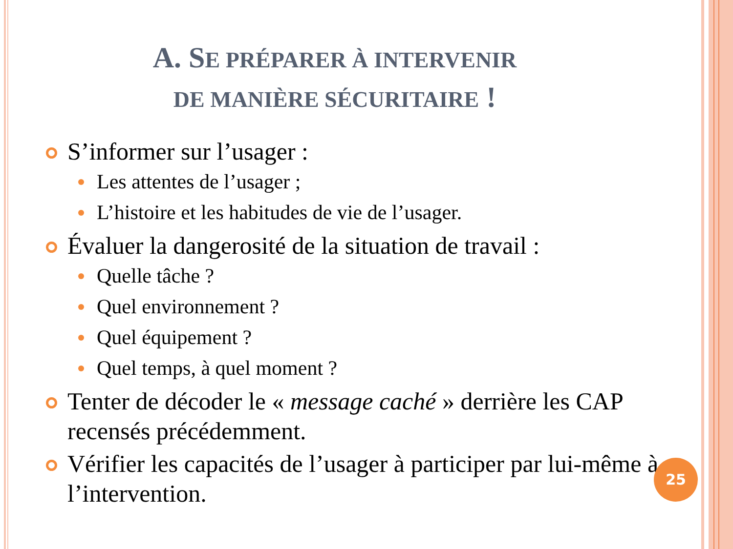A. SE PRÉPARER À INTERVENIR
DE MANIÈRE SÉCURITAIRE !
S’informer sur l’usager :
Les attentes de l’usager ;
L’histoire et les habitudes de vie de l’usager.
Évaluer la dangerosité de la situation de travail :
Quelle tâche ?
Quel environnement ?
Quel équipement ?
Quel temps, à quel moment ?
Tenter de décoder le « message caché » derrière les CAP recensés précédemment.
Vérifier les capacités de l’usager à participer par lui-même à l’intervention.
25